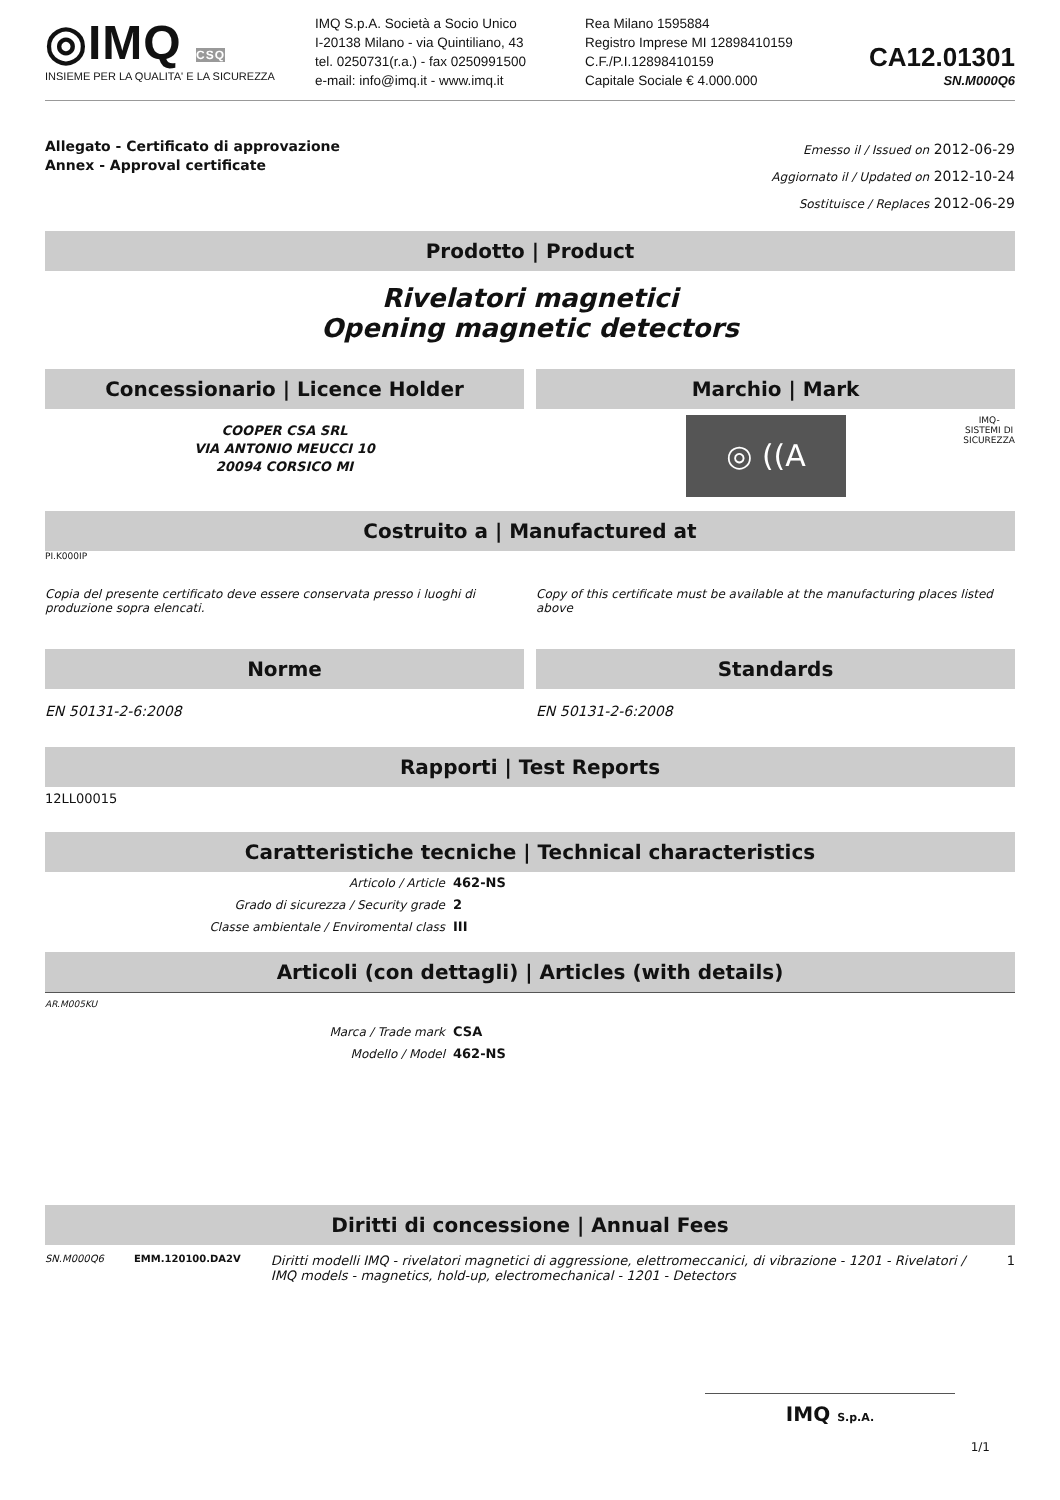◎IMQ CSQ
INSIEME PER LA QUALITA' E LA SICUREZZA
IMQ S.p.A. Società a Socio Unico
I-20138 Milano - via Quintiliano, 43
tel. 0250731(r.a.) - fax 0250991500
e-mail: info@imq.it - www.imq.it
Rea Milano 1595884
Registro Imprese MI 12898410159
C.F./P.I.12898410159
Capitale Sociale € 4.000.000
CA12.01301
SN.M000Q6
Allegato - Certificato di approvazione
Annex - Approval certificate
Emesso il / Issued on 2012-06-29
Aggiornato il / Updated on 2012-10-24
Sostituisce / Replaces 2012-06-29
Prodotto | Product
Rivelatori magnetici
Opening magnetic detectors
Concessionario | Licence Holder
COOPER CSA SRL
VIA ANTONIO MEUCCI 10
20094 CORSICO MI
Marchio | Mark
◎ ((A
IMQ-
SISTEMI DI
SICUREZZA
Costruito a | Manufactured at
PI.K000IP
Copia del presente certificato deve essere conservata presso i luoghi di produzione sopra elencati.
Copy of this certificate must be available at the manufacturing places listed above
Norme
EN 50131-2-6:2008
Standards
EN 50131-2-6:2008
Rapporti | Test Reports
12LL00015
Caratteristiche tecniche | Technical characteristics
Articolo / Article 462-NS
Grado di sicurezza / Security grade 2
Classe ambientale / Enviromental class III
Articoli (con dettagli) | Articles (with details)
AR.M005KU
Marca / Trade mark CSA
Modello / Model 462-NS
Diritti di concessione | Annual Fees
SN.M000Q6 EMM.120100.DA2V Diritti modelli IMQ - rivelatori magnetici di aggressione, elettromeccanici, di vibrazione - 1201 - Rivelatori / IMQ models - magnetics, hold-up, electromechanical - 1201 - Detectors 1
IMQ S.p.A.
1/1